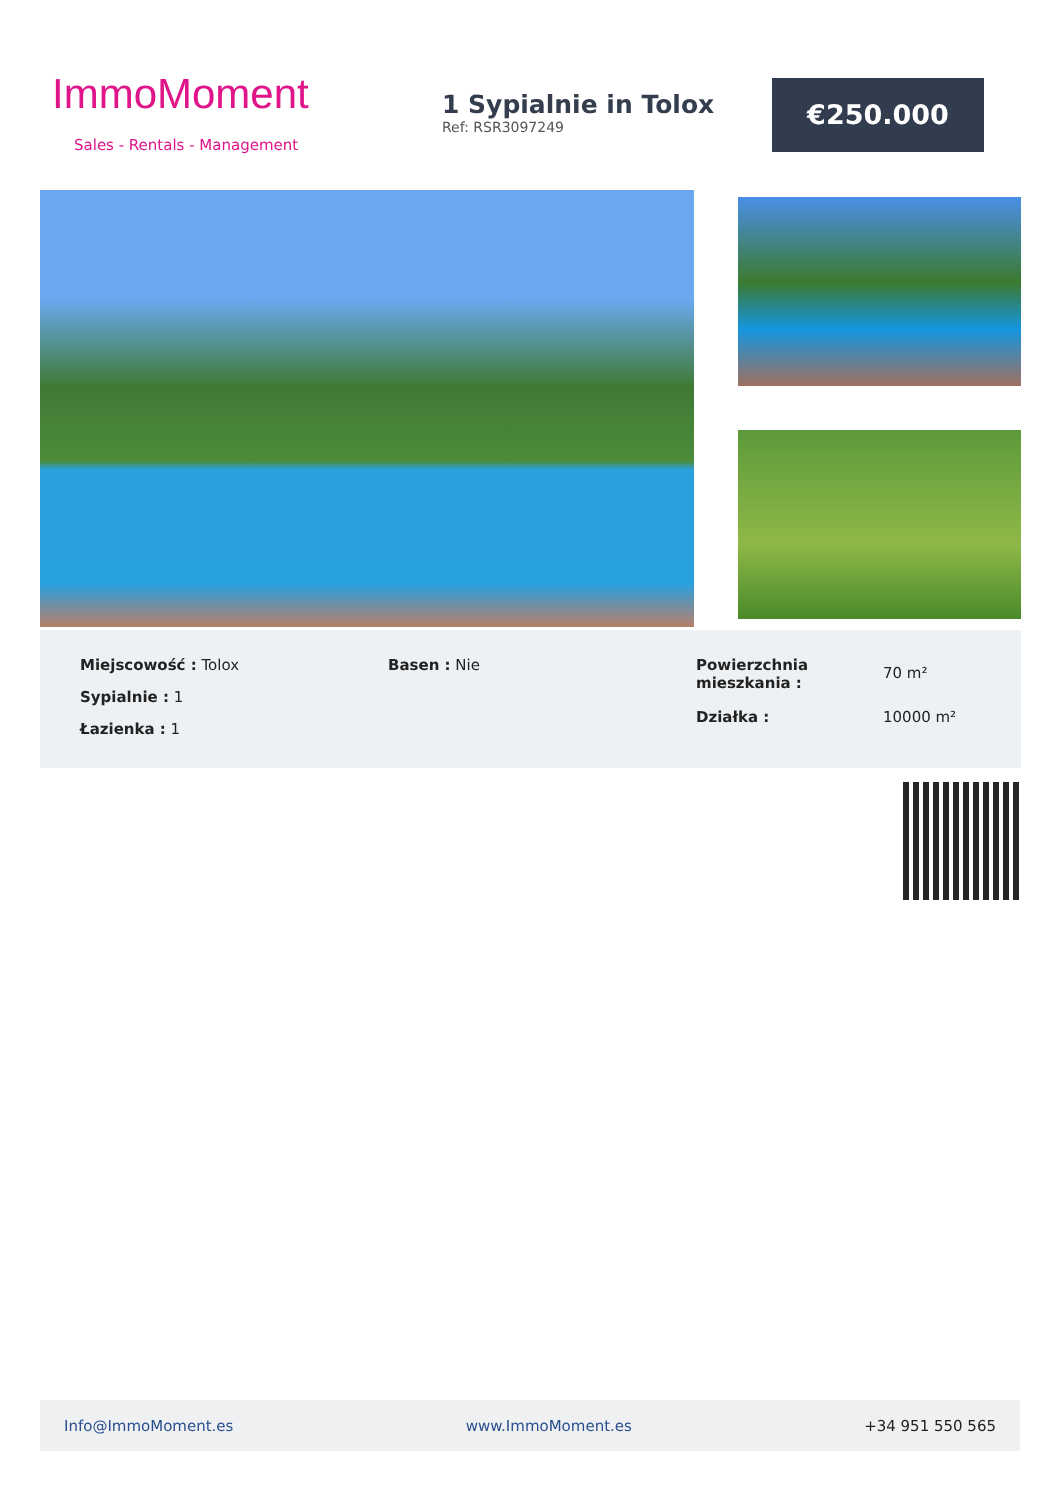ImmoMoment
Sales - Rentals - Management
1 Sypialnie in Tolox
Ref: RSR3097249
€250.000
Miejscowość : Tolox
Sypialnie : 1
Łazienka : 1
Basen : Nie
| Powierzchnia mieszkania : | 70 m² |
| Działka : | 10000 m² |
Info@ImmoMoment.es www.ImmoMoment.es +34 951 550 565